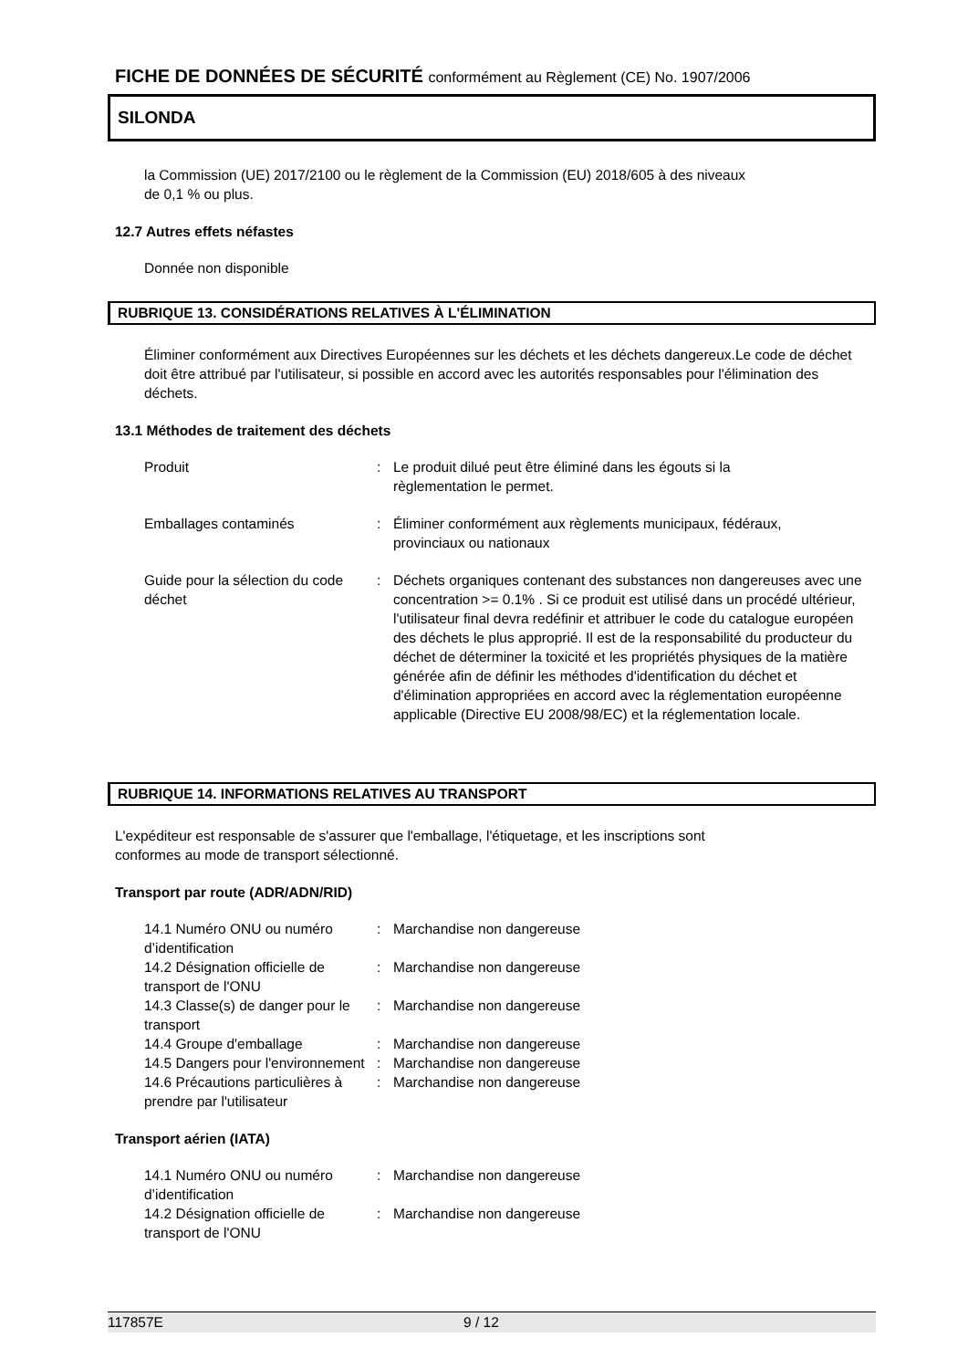FICHE DE DONNÉES DE SÉCURITÉ conformément au Règlement (CE) No. 1907/2006
SILONDA
la Commission (UE) 2017/2100 ou le règlement de la Commission (EU) 2018/605 à des niveaux
de 0,1 % ou plus.
12.7 Autres effets néfastes
Donnée non disponible
RUBRIQUE 13. CONSIDÉRATIONS RELATIVES À L'ÉLIMINATION
Éliminer conformément aux Directives Européennes sur les déchets et les déchets dangereux.Le code de déchet doit être attribué par l'utilisateur, si possible en accord avec les autorités responsables pour l'élimination des déchets.
13.1 Méthodes de traitement des déchets
| Produit | : | Le produit dilué peut être éliminé dans les égouts si la règlementation le permet. |
| Emballages contaminés | : | Éliminer conformément aux règlements municipaux, fédéraux, provinciaux ou nationaux |
| Guide pour la sélection du code déchet | : | Déchets organiques contenant des substances non dangereuses avec une concentration >= 0.1% . Si ce produit est utilisé dans un procédé ultérieur, l'utilisateur final devra redéfinir et attribuer le code du catalogue européen des déchets le plus approprié. Il est de la responsabilité du producteur du déchet de déterminer la toxicité et les propriétés physiques de la matière générée afin de définir les méthodes d'identification du déchet et d'élimination appropriées en accord avec la réglementation européenne applicable (Directive EU 2008/98/EC) et la réglementation locale. |
RUBRIQUE 14. INFORMATIONS RELATIVES AU TRANSPORT
L'expéditeur est responsable de s'assurer que l'emballage, l'étiquetage, et les inscriptions sont
conformes au mode de transport sélectionné.
Transport par route (ADR/ADN/RID)
| 14.1 Numéro ONU ou numéro d’identification | : | Marchandise non dangereuse |
| 14.2 Désignation officielle de transport de l'ONU | : | Marchandise non dangereuse |
| 14.3 Classe(s) de danger pour le transport | : | Marchandise non dangereuse |
| 14.4 Groupe d'emballage | : | Marchandise non dangereuse |
| 14.5 Dangers pour l'environnement | : | Marchandise non dangereuse |
| 14.6 Précautions particulières à prendre par l'utilisateur | : | Marchandise non dangereuse |
Transport aérien (IATA)
| 14.1 Numéro ONU ou numéro d’identification | : | Marchandise non dangereuse |
| 14.2 Désignation officielle de transport de l'ONU | : | Marchandise non dangereuse |
117857E 9 / 12